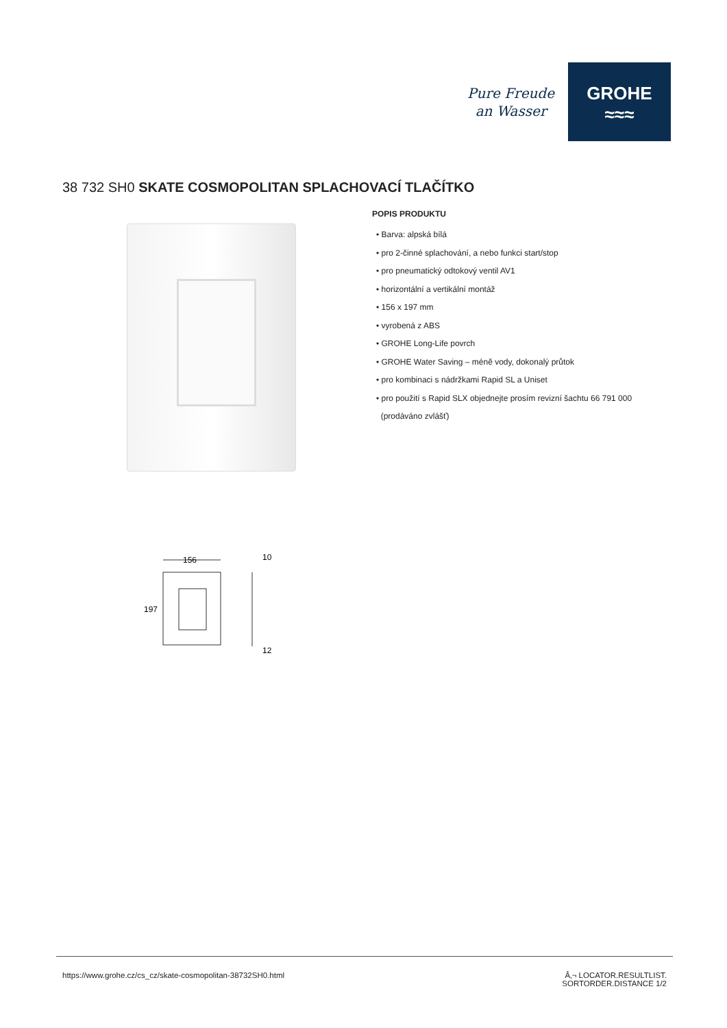Pure Freude
an Wasser
GROHE
≈≈≈
38 732 SH0 SKATE COSMOPOLITAN SPLACHOVACÍ TLAČÍTKO
POPIS PRODUKTU
• Barva: alpská bílá
• pro 2-činné splachování, a nebo funkci start/stop
• pro pneumatický odtokový ventil AV1
• horizontální a vertikální montáž
• 156 x 197 mm
• vyrobená z ABS
• GROHE Long-Life povrch
• GROHE Water Saving – méně vody, dokonalý průtok
• pro kombinaci s nádržkami Rapid SL a Uniset
• pro použití s Rapid SLX objednejte prosím revizní šachtu 66 791 000
(prodáváno zvlášť)
156
197
10
12
https://www.grohe.cz/cs_cz/skate-cosmopolitan-38732SH0.html
Â‚¬ LOCATOR.RESULTLIST.
SORTORDER.DISTANCE 1/2